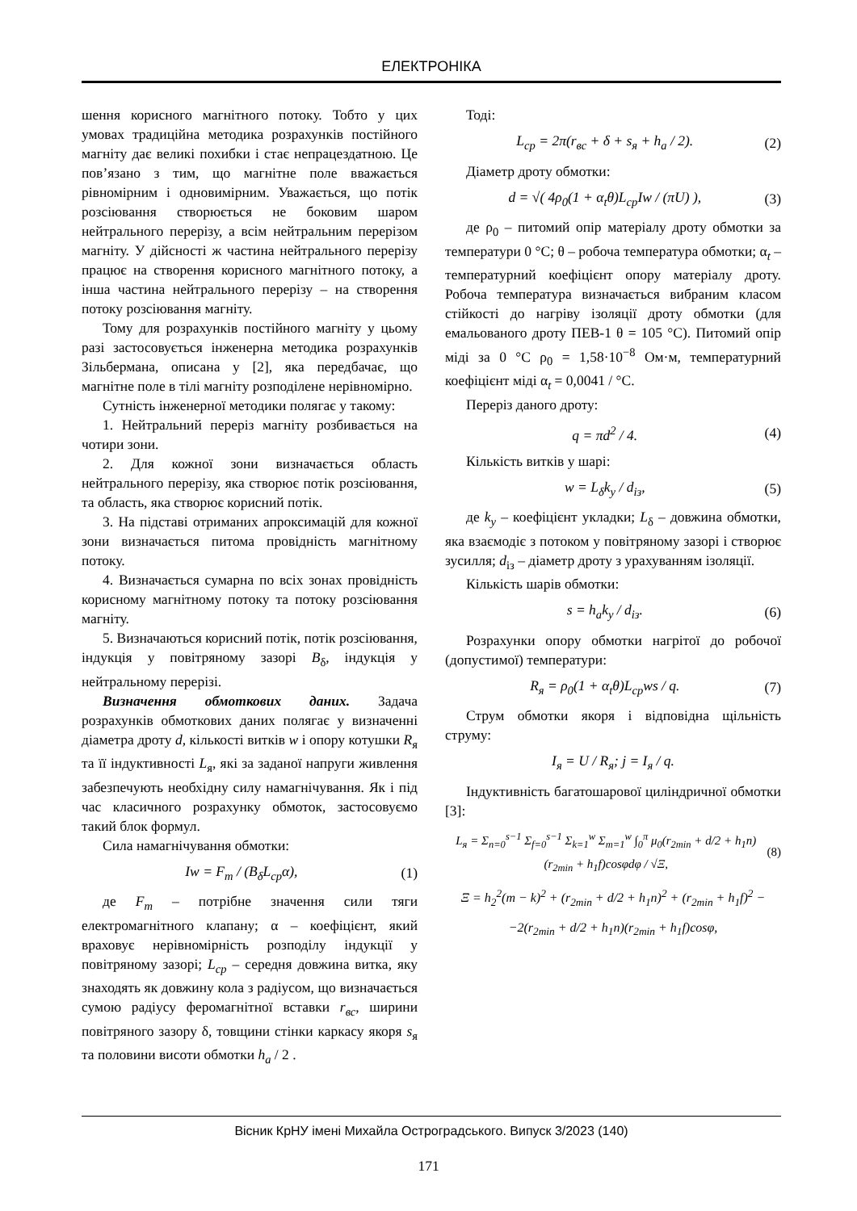ЕЛЕКТРОНІКА
шення корисного магнітного потоку. Тобто у цих умовах традиційна методика розрахунків постійного магніту дає великі похибки і стає непрацездатною. Це пов’язано з тим, що магнітне поле вважається рівномірним і одновимірним. Уважається, що потік розсіювання створюється не боковим шаром нейтрального перерізу, а всім нейтральним перерізом магніту. У дійсності ж частина нейтрального перерізу працює на створення корисного магнітного потоку, а інша частина нейтрального перерізу – на створення потоку розсіювання магніту.
Тому для розрахунків постійного магніту у цьому разі застосовується інженерна методика розрахунків Зільбермана, описана у [2], яка передбачає, що магнітне поле в тілі магніту розподілене нерівномірно.
Сутність інженерної методики полягає у такому:
1. Нейтральний переріз магніту розбивається на чотири зони.
2. Для кожної зони визначається область нейтрального перерізу, яка створює потік розсіювання, та область, яка створює корисний потік.
3. На підставі отриманих апроксимацій для кожної зони визначається питома провідність магнітному потоку.
4. Визначається сумарна по всіх зонах провідність корисному магнітному потоку та потоку розсіювання магніту.
5. Визначаються корисний потік, потік розсіювання, індукція у повітряному зазорі B<sub>δ</sub>, індукція у нейтральному перерізі.
Визначення обмоткових даних. Задача розрахунків обмоткових даних полягає у визначенні діаметра дроту d, кількості витків w і опору котушки R<sub>я</sub> та її індуктивності L<sub>я</sub>, які за заданої напруги живлення забезпечують необхідну силу намагнічування. Як і під час класичного розрахунку обмоток, застосовуємо такий блок формул.
Сила намагнічування обмотки:
Iw = F<sub>m</sub> / (B<sub>δ</sub>L<sub>cp</sub>α), (1)
де F<sub>m</sub> – потрібне значення сили тяги електромагнітного клапану; α – коефіцієнт, який враховує нерівномірність розподілу індукції у повітряному зазорі; L<sub>cp</sub> – середня довжина витка, яку знаходять як довжину кола з радіусом, що визначається сумою радіусу феромагнітної вставки r<sub>вс</sub>, ширини повітряного зазору δ, товщини стінки каркасу якоря s<sub>я</sub> та половини висоти обмотки h<sub>a</sub> / 2 .
Тоді:
L<sub>cp</sub> = 2π(r<sub>вс</sub> + δ + s<sub>я</sub> + h<sub>a</sub> / 2). (2)
Діаметр дроту обмотки:
d = √( 4ρ<sub>0</sub>(1 + α<sub>t</sub>θ)L<sub>cp</sub>Iw / (πU) ), (3)
де ρ<sub>0</sub> – питомий опір матеріалу дроту обмотки за температури 0 °С; θ – робоча температура обмотки; α<sub>t</sub> – температурний коефіцієнт опору матеріалу дроту. Робоча температура визначається вибраним класом стійкості до нагріву ізоляції дроту обмотки (для емальованого дроту ПЕВ-1 θ = 105 °С). Питомий опір міді за 0 °С ρ<sub>0</sub> = 1,58·10<sup>−8</sup> Ом·м, температурний коефіцієнт міді α<sub>t</sub> = 0,0041 / °С.
Переріз даного дроту:
q = πd<sup>2</sup> / 4. (4)
Кількість витків у шарі:
w = L<sub>δ</sub>k<sub>y</sub> / d<sub>із</sub>, (5)
де k<sub>y</sub> – коефіцієнт укладки; L<sub>δ</sub> – довжина обмотки, яка взаємодіє з потоком у повітряному зазорі і створює зусилля; d<sub>із</sub> – діаметр дроту з урахуванням ізоляції.
Кількість шарів обмотки:
s = h<sub>a</sub>k<sub>y</sub> / d<sub>із</sub>. (6)
Розрахунки опору обмотки нагрітої до робочої (допустимої) температури:
R<sub>я</sub> = ρ<sub>0</sub>(1 + α<sub>t</sub>θ)L<sub>cp</sub>ws / q. (7)
Струм обмотки якоря і відповідна щільність струму:
I<sub>я</sub> = U / R<sub>я</sub>; j = I<sub>я</sub> / q.
Індуктивність багатошарової циліндричної обмотки [3]:
L<sub>я</sub> = Σ<sub>n=0</sub><sup>s−1</sup> Σ<sub>f=0</sub><sup>s−1</sup> Σ<sub>k=1</sub><sup>w</sup> Σ<sub>m=1</sub><sup>w</sup> ∫<sub>0</sub><sup>π</sup> μ<sub>0</sub>(r<sub>2min</sub> + d/2 + h<sub>1</sub>n)(r<sub>2min</sub> + h<sub>1</sub>f)cosφdφ / √Ξ, (8)
Ξ = h<sub>2</sub><sup>2</sup>(m − k)<sup>2</sup> + (r<sub>2min</sub> + d/2 + h<sub>1</sub>n)<sup>2</sup> + (r<sub>2min</sub> + h<sub>1</sub>f)<sup>2</sup> −
−2(r<sub>2min</sub> + d/2 + h<sub>1</sub>n)(r<sub>2min</sub> + h<sub>1</sub>f)cosφ,
Вісник КрНУ імені Михайла Остроградського. Випуск 3/2023 (140)
171